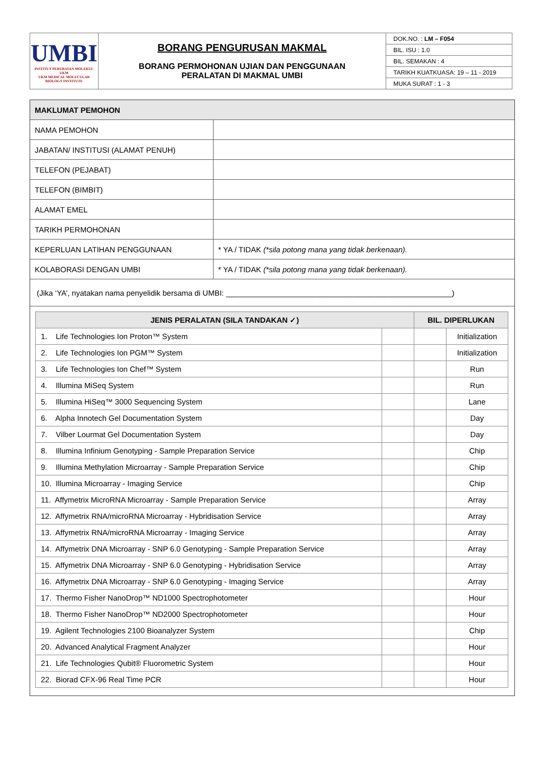| UMBI INSTITUT PERUBATAN MOLEKUL UKM UKM MEDICAL MOLECULAR BIOLOGY INSTITUTE | BORANG PENGURUSAN MAKMAL BORANG PERMOHONAN UJIAN DAN PENGGUNAAN PERALATAN DI MAKMAL UMBI | DOK.NO. : LM – F054 |
| | | BIL. ISU : 1.0 |
| | | BIL. SEMAKAN : 4 |
| | | TARIKH KUATKUASA: 19 – 11 - 2019 |
| | | MUKA SURAT : 1 - 3 |
| MAKLUMAT PEMOHON | |
| NAMA PEMOHON | |
| JABATAN/ INSTITUSI (ALAMAT PENUH) | |
| TELEFON (PEJABAT) | |
| TELEFON (BIMBIT) | |
| ALAMAT EMEL | |
| TARIKH PERMOHONAN | |
| KEPERLUAN LATIHAN PENGGUNAAN | * YA / TIDAK (*sila potong mana yang tidak berkenaan). |
| KOLABORASI DENGAN UMBI | * YA / TIDAK (*sila potong mana yang tidak berkenaan). |
| (Jika ‘YA’, nyatakan nama penyelidik bersama di UMBI: _____________________________________________________) | |
| JENIS PERALATAN (SILA TANDAKAN ✓) | | BIL. DIPERLUKAN | |
| --- | --- | --- | --- |
| 1. Life Technologies Ion Proton™ System | | | Initialization |
| 2. Life Technologies Ion PGM™ System | | | Initialization |
| 3. Life Technologies Ion Chef™ System | | | Run |
| 4. Illumina MiSeq System | | | Run |
| 5. Illumina HiSeq™ 3000 Sequencing System | | | Lane |
| 6. Alpha Innotech Gel Documentation System | | | Day |
| 7. Vilber Lourmat Gel Documentation System | | | Day |
| 8. Illumina Infinium Genotyping - Sample Preparation Service | | | Chip |
| 9. Illumina Methylation Microarray - Sample Preparation Service | | | Chip |
| 10. Illumina Microarray - Imaging Service | | | Chip |
| 11. Affymetrix MicroRNA Microarray - Sample Preparation Service | | | Array |
| 12. Affymetrix RNA/microRNA Microarray - Hybridisation Service | | | Array |
| 13. Affymetrix RNA/microRNA Microarray - Imaging Service | | | Array |
| 14. Affymetrix DNA Microarray - SNP 6.0 Genotyping - Sample Preparation Service | | | Array |
| 15. Affymetrix DNA Microarray - SNP 6.0 Genotyping - Hybridisation Service | | | Array |
| 16. Affymetrix DNA Microarray - SNP 6.0 Genotyping - Imaging Service | | | Array |
| 17. Thermo Fisher NanoDrop™ ND1000 Spectrophotometer | | | Hour |
| 18. Thermo Fisher NanoDrop™ ND2000 Spectrophotometer | | | Hour |
| 19. Agilent Technologies 2100 Bioanalyzer System | | | Chip |
| 20. Advanced Analytical Fragment Analyzer | | | Hour |
| 21. Life Technologies Qubit® Fluorometric System | | | Hour |
| 22. Biorad CFX-96 Real Time PCR | | | Hour |